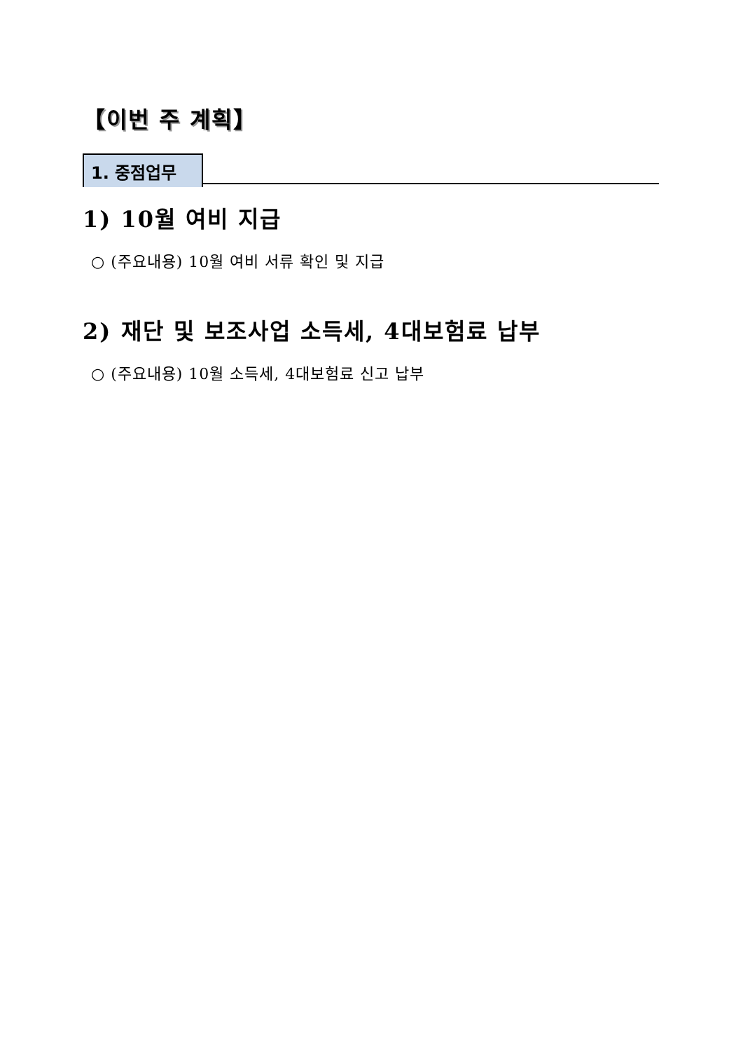【이번 주 계획】
1. 중점업무
1) 10월 여비 지급
○ (주요내용) 10월 여비 서류 확인 및 지급
2) 재단 및 보조사업 소득세, 4대보험료 납부
○ (주요내용) 10월 소득세, 4대보험료 신고 납부